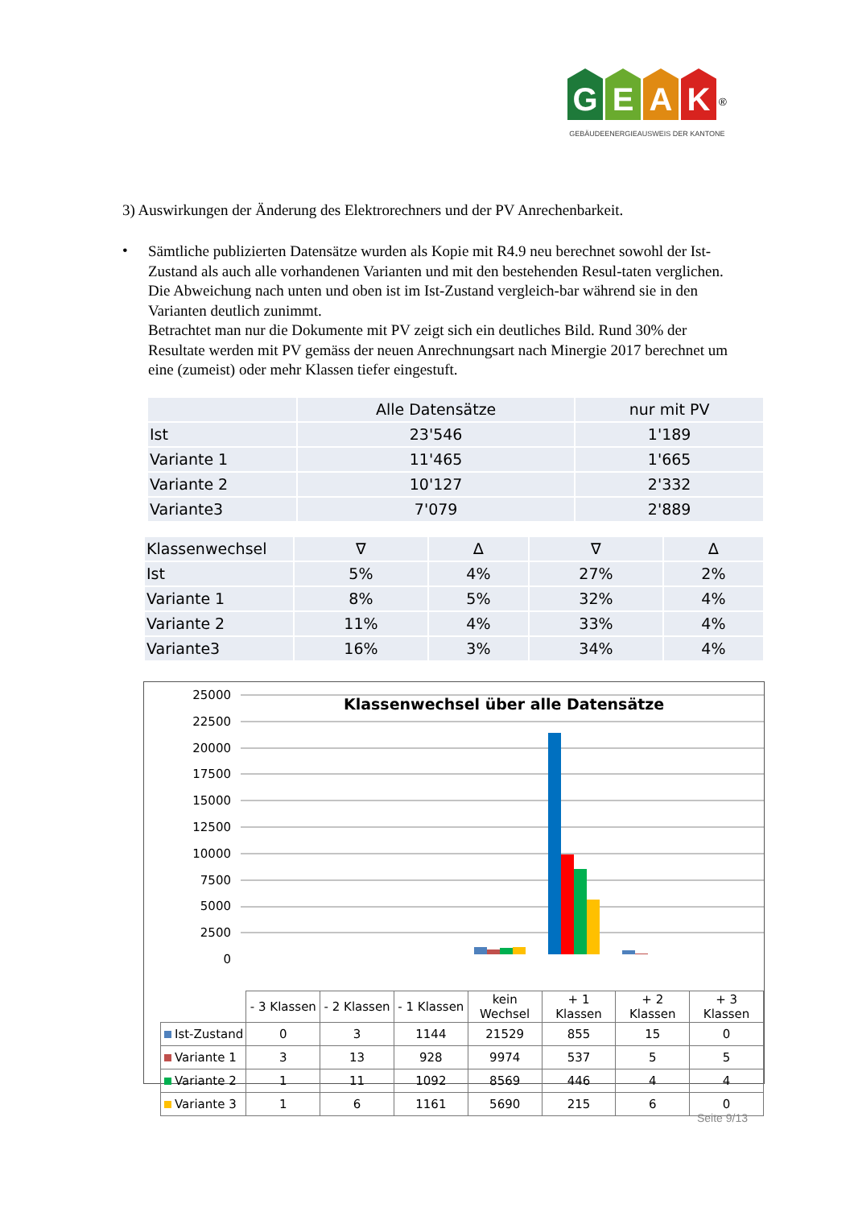GEAK<sup>®</sup>
GEBÄUDEENERGIEAUSWEIS DER KANTONE
3) Auswirkungen der Änderung des Elektrorechners und der PV Anrechenbarkeit.
•
Sämtliche publizierten Datensätze wurden als Kopie mit R4.9 neu berechnet sowohl der Ist-Zustand als auch alle vorhandenen Varianten und mit den bestehenden Resul-taten verglichen. Die Abweichung nach unten und oben ist im Ist-Zustand vergleich-bar während sie in den Varianten deutlich zunimmt.
Betrachtet man nur die Dokumente mit PV zeigt sich ein deutliches Bild. Rund 30% der Resultate werden mit PV gemäss der neuen Anrechnungsart nach Minergie 2017 berechnet um eine (zumeist) oder mehr Klassen tiefer eingestuft.
| | Alle Datensätze | nur mit PV |
| Ist | 23'546 | 1'189 |
| Variante 1 | 11'465 | 1'665 |
| Variante 2 | 10'127 | 2'332 |
| Variante3 | 7'079 | 2'889 |
| Klassenwechsel | ∇ | ∆ | ∇ | ∆ |
| Ist | 5% | 4% | 27% | 2% |
| Variante 1 | 8% | 5% | 32% | 4% |
| Variante 2 | 11% | 4% | 33% | 4% |
| Variante3 | 16% | 3% | 34% | 4% |
Klassenwechsel über alle Datensätze
25000
22500
20000
17500
15000
12500
10000
7500
5000
2500
0
| | - 3 Klassen | - 2 Klassen | - 1 Klassen | kein Wechsel | + 1 Klassen | + 2 Klassen | + 3 Klassen |
| Ist-Zustand | 0 | 3 | 1144 | 21529 | 855 | 15 | 0 |
| Variante 1 | 3 | 13 | 928 | 9974 | 537 | 5 | 5 |
| Variante 2 | 1 | 11 | 1092 | 8569 | 446 | 4 | 4 |
| Variante 3 | 1 | 6 | 1161 | 5690 | 215 | 6 | 0 |
Seite 9/13